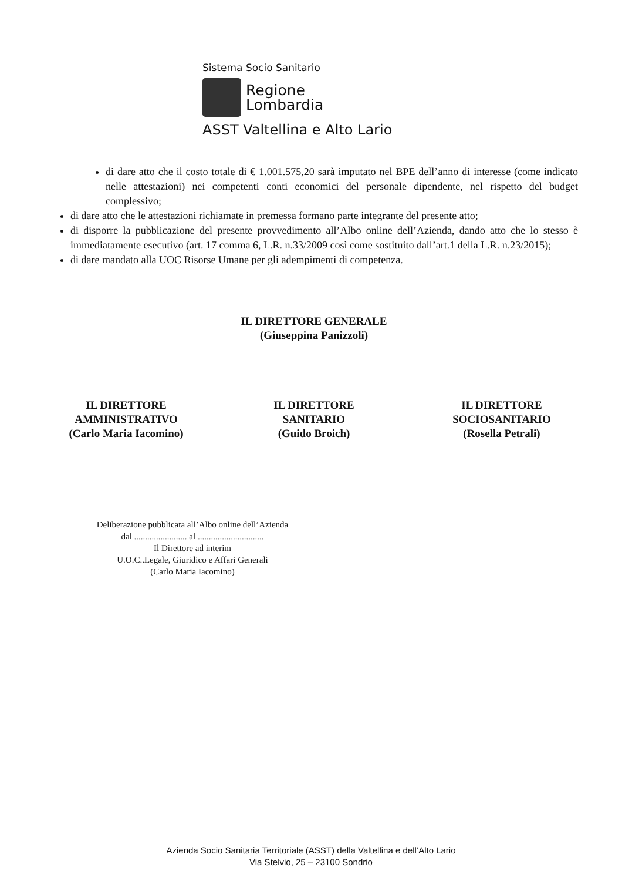Sistema Socio Sanitario
Regione
Lombardia
ASST Valtellina e Alto Lario
di dare atto che il costo totale di € 1.001.575,20 sarà imputato nel BPE dell’anno di interesse (come indicato nelle attestazioni) nei competenti conti economici del personale dipendente, nel rispetto del budget complessivo;
di dare atto che le attestazioni richiamate in premessa formano parte integrante del presente atto;
di disporre la pubblicazione del presente provvedimento all’Albo online dell’Azienda, dando atto che lo stesso è immediatamente esecutivo (art. 17 comma 6, L.R. n.33/2009 così come sostituito dall’art.1 della L.R. n.23/2015);
di dare mandato alla UOC Risorse Umane per gli adempimenti di competenza.
IL DIRETTORE GENERALE
(Giuseppina Panizzoli)
IL DIRETTORE
AMMINISTRATIVO
(Carlo Maria Iacomino)
IL DIRETTORE
SANITARIO
(Guido Broich)
IL DIRETTORE
SOCIOSANITARIO
(Rosella Petrali)
Deliberazione pubblicata all’Albo online dell’Azienda
dal ........................ al ..............................
Il Direttore ad interim
U.O.C..Legale, Giuridico e Affari Generali
(Carlo Maria Iacomino)
Azienda Socio Sanitaria Territoriale (ASST) della Valtellina e dell’Alto Lario
Via Stelvio, 25 – 23100 Sondrio